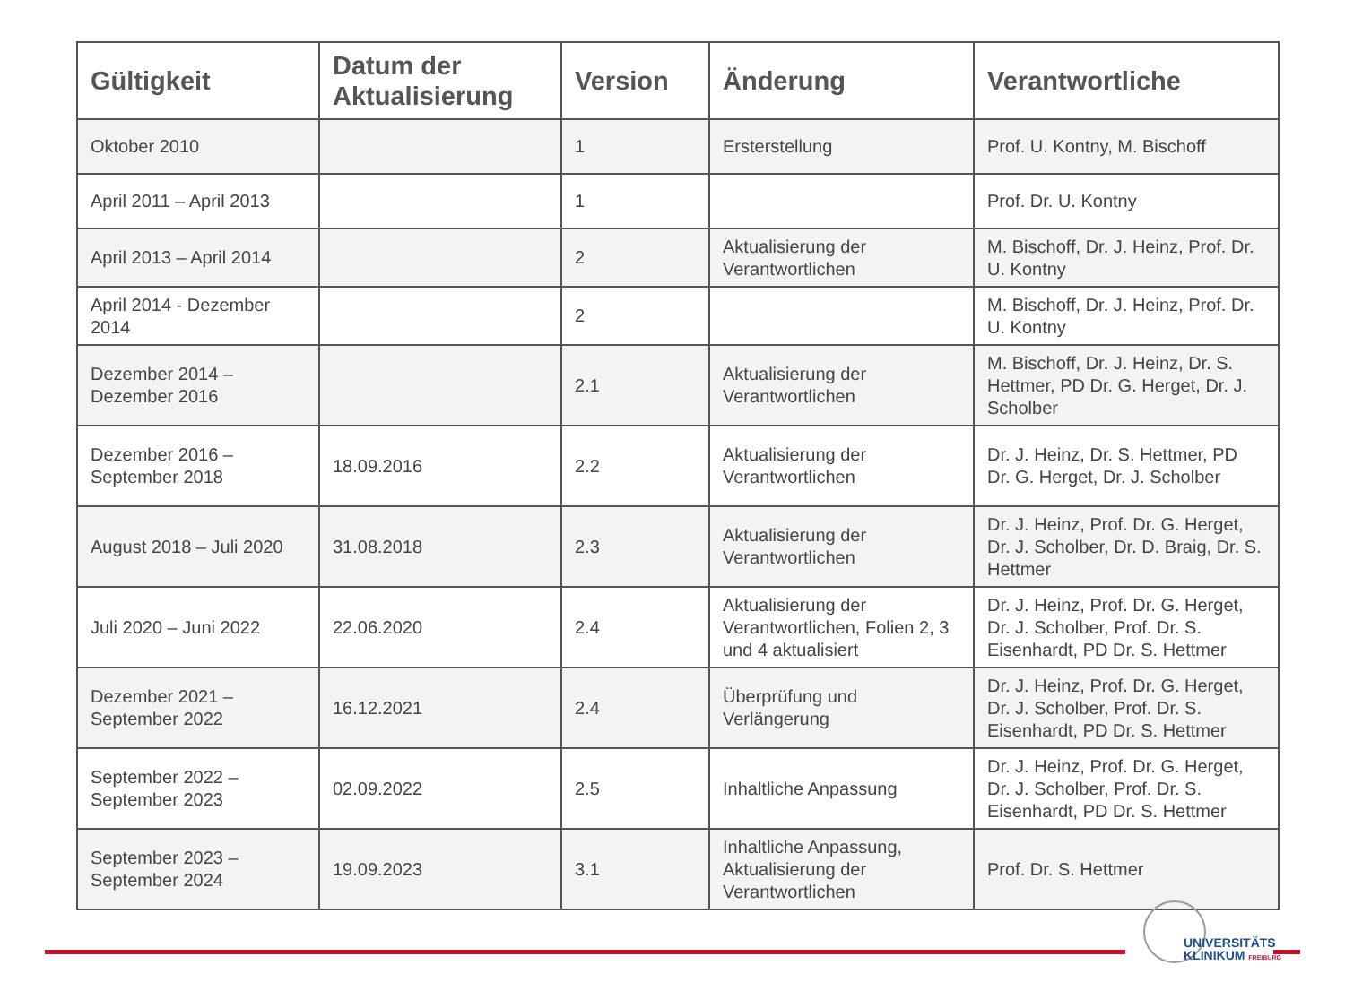| Gültigkeit | Datum der Aktualisierung | Version | Änderung | Verantwortliche |
| --- | --- | --- | --- | --- |
| Oktober 2010 | | 1 | Ersterstellung | Prof. U. Kontny, M. Bischoff |
| April 2011 – April 2013 | | 1 | | Prof. Dr. U. Kontny |
| April 2013 – April 2014 | | 2 | Aktualisierung der Verantwortlichen | M. Bischoff, Dr. J. Heinz, Prof. Dr. U. Kontny |
| April 2014 - Dezember 2014 | | 2 | | M. Bischoff, Dr. J. Heinz, Prof. Dr. U. Kontny |
| Dezember 2014 – Dezember 2016 | | 2.1 | Aktualisierung der Verantwortlichen | M. Bischoff, Dr. J. Heinz, Dr. S. Hettmer, PD Dr. G. Herget, Dr. J. Scholber |
| Dezember 2016 – September 2018 | 18.09.2016 | 2.2 | Aktualisierung der Verantwortlichen | Dr. J. Heinz, Dr. S. Hettmer, PD Dr. G. Herget, Dr. J. Scholber |
| August 2018 – Juli 2020 | 31.08.2018 | 2.3 | Aktualisierung der Verantwortlichen | Dr. J. Heinz, Prof. Dr. G. Herget, Dr. J. Scholber, Dr. D. Braig, Dr. S. Hettmer |
| Juli 2020 – Juni 2022 | 22.06.2020 | 2.4 | Aktualisierung der Verantwortlichen, Folien 2, 3 und 4 aktualisiert | Dr. J. Heinz, Prof. Dr. G. Herget, Dr. J. Scholber, Prof. Dr. S. Eisenhardt, PD Dr. S. Hettmer |
| Dezember 2021 – September 2022 | 16.12.2021 | 2.4 | Überprüfung und Verlängerung | Dr. J. Heinz, Prof. Dr. G. Herget, Dr. J. Scholber, Prof. Dr. S. Eisenhardt, PD Dr. S. Hettmer |
| September 2022 – September 2023 | 02.09.2022 | 2.5 | Inhaltliche Anpassung | Dr. J. Heinz, Prof. Dr. G. Herget, Dr. J. Scholber, Prof. Dr. S. Eisenhardt, PD Dr. S. Hettmer |
| September 2023 – September 2024 | 19.09.2023 | 3.1 | Inhaltliche Anpassung, Aktualisierung der Verantwortlichen | Prof. Dr. S. Hettmer |
UNIVERSITÄTS
KLINIKUM FREIBURG